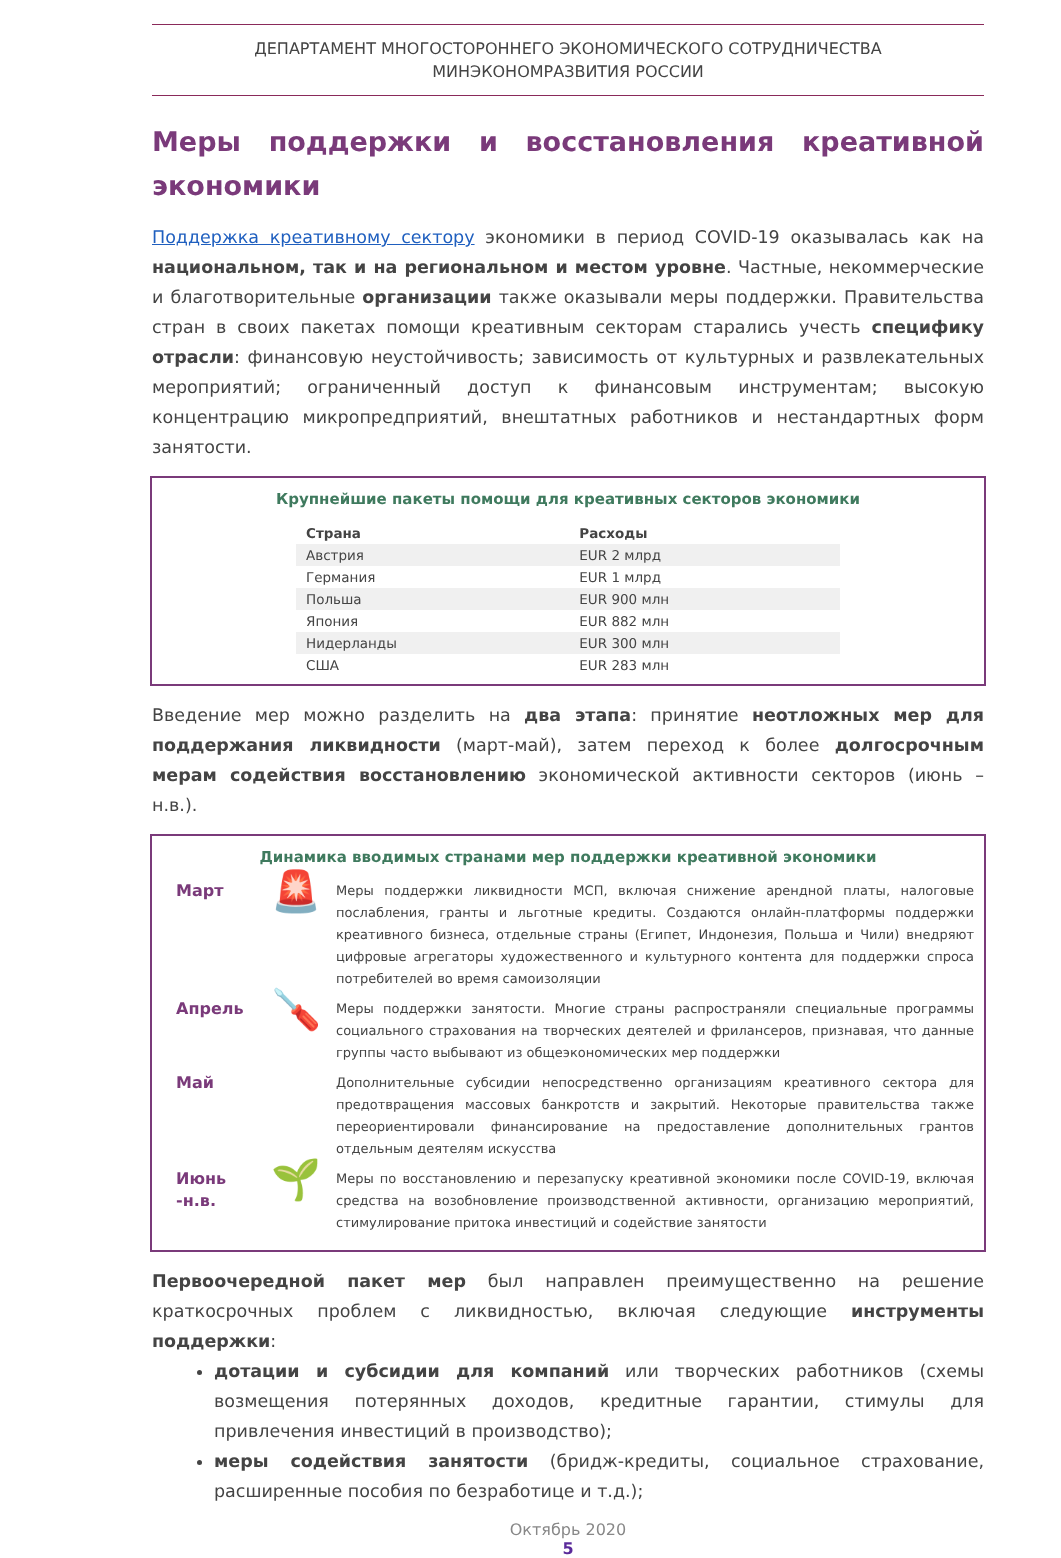ДЕПАРТАМЕНТ МНОГОСТОРОННЕГО ЭКОНОМИЧЕСКОГО СОТРУДНИЧЕСТВА
МИНЭКОНОМРАЗВИТИЯ РОССИИ
Меры поддержки и восстановления креативной экономики
Поддержка креативному сектору экономики в период COVID-19 оказывалась как на национальном, так и на региональном и местом уровне. Частные, некоммерческие и благотворительные организации также оказывали меры поддержки. Правительства стран в своих пакетах помощи креативным секторам старались учесть специфику отрасли: финансовую неустойчивость; зависимость от культурных и развлекательных мероприятий; ограниченный доступ к финансовым инструментам; высокую концентрацию микропредприятий, внештатных работников и нестандартных форм занятости.
Крупнейшие пакеты помощи для креативных секторов экономики
| Страна | Расходы |
| --- | --- |
| Австрия | EUR 2 млрд |
| Германия | EUR 1 млрд |
| Польша | EUR 900 млн |
| Япония | EUR 882 млн |
| Нидерланды | EUR 300 млн |
| США | EUR 283 млн |
Введение мер можно разделить на два этапа: принятие неотложных мер для поддержания ликвидности (март-май), затем переход к более долгосрочным мерам содействия восстановлению экономической активности секторов (июнь – н.в.).
Динамика вводимых странами мер поддержки креативной экономики
Март
🚨
Меры поддержки ликвидности МСП, включая снижение арендной платы, налоговые послабления, гранты и льготные кредиты. Создаются онлайн-платформы поддержки креативного бизнеса, отдельные страны (Египет, Индонезия, Польша и Чили) внедряют цифровые агрегаторы художественного и культурного контента для поддержки спроса потребителей во время самоизоляции
Апрель
🪛
Меры поддержки занятости. Многие страны распространяли специальные программы социального страхования на творческих деятелей и фрилансеров, признавая, что данные группы часто выбывают из общеэкономических мер поддержки
Май
Дополнительные субсидии непосредственно организациям креативного сектора для предотвращения массовых банкротств и закрытий. Некоторые правительства также переориентировали финансирование на предоставление дополнительных грантов отдельным деятелям искусства
Июнь -н.в.
🌱
Меры по восстановлению и перезапуску креативной экономики после COVID-19, включая средства на возобновление производственной активности, организацию мероприятий, стимулирование притока инвестиций и содействие занятости
Первоочередной пакет мер был направлен преимущественно на решение краткосрочных проблем с ликвидностью, включая следующие инструменты поддержки:
дотации и субсидии для компаний или творческих работников (схемы возмещения потерянных доходов, кредитные гарантии, стимулы для привлечения инвестиций в производство);
меры содействия занятости (бридж-кредиты, социальное страхование, расширенные пособия по безработице и т.д.);
Октябрь 2020
5